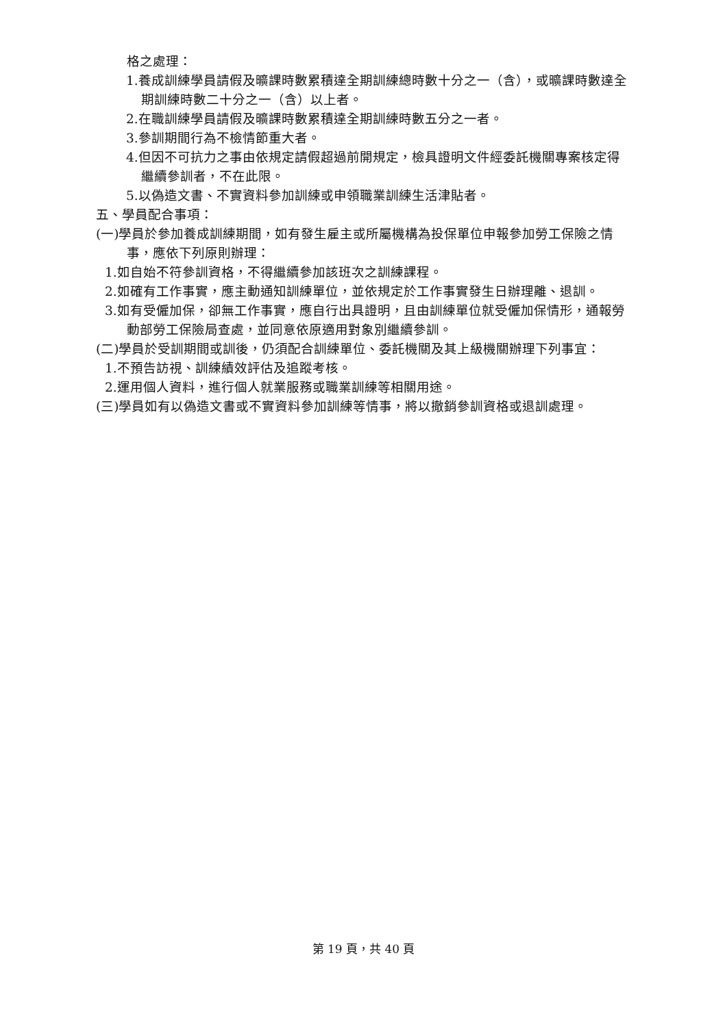格之處理：
1.養成訓練學員請假及曠課時數累積達全期訓練總時數十分之一（含），或曠課時數達全期訓練時數二十分之一（含）以上者。
2.在職訓練學員請假及曠課時數累積達全期訓練時數五分之一者。
3.參訓期間行為不檢情節重大者。
4.但因不可抗力之事由依規定請假超過前開規定，檢具證明文件經委託機關專案核定得繼續參訓者，不在此限。
5.以偽造文書、不實資料參加訓練或申領職業訓練生活津貼者。
五、學員配合事項：
(一)學員於參加養成訓練期間，如有發生雇主或所屬機構為投保單位申報參加勞工保險之情事，應依下列原則辦理：
1.如自始不符參訓資格，不得繼續參加該班次之訓練課程。
2.如確有工作事實，應主動通知訓練單位，並依規定於工作事實發生日辦理離、退訓。
3.如有受僱加保，卻無工作事實，應自行出具證明，且由訓練單位就受僱加保情形，通報勞動部勞工保險局查處，並同意依原適用對象別繼續參訓。
(二)學員於受訓期間或訓後，仍須配合訓練單位、委託機關及其上級機關辦理下列事宜：
1.不預告訪視、訓練績效評估及追蹤考核。
2.運用個人資料，進行個人就業服務或職業訓練等相關用途。
(三)學員如有以偽造文書或不實資料參加訓練等情事，將以撤銷參訓資格或退訓處理。
第 19 頁，共 40 頁